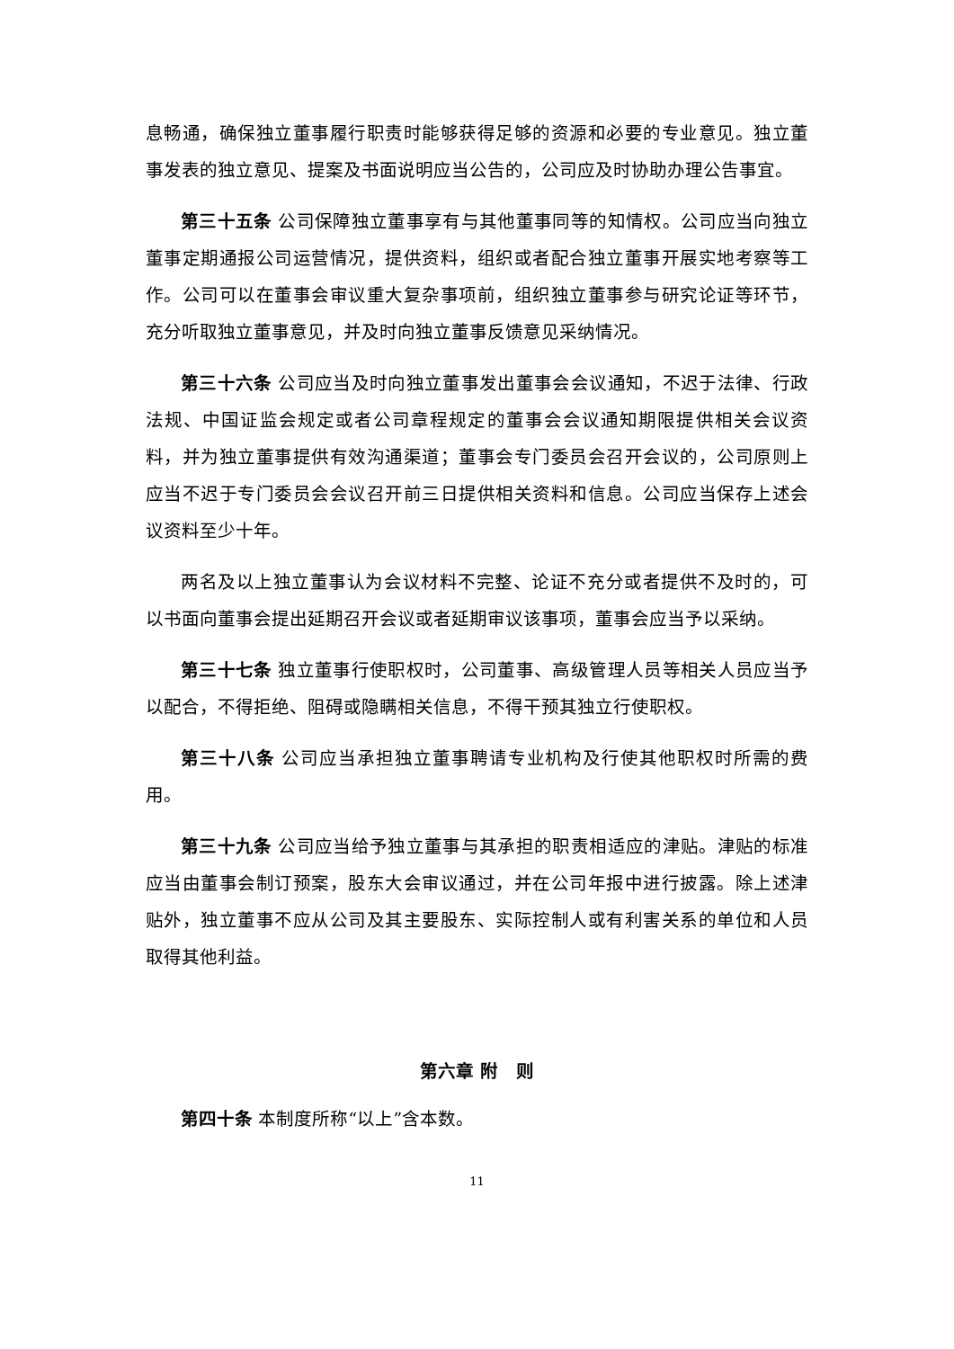息畅通，确保独立董事履行职责时能够获得足够的资源和必要的专业意见。独立董事发表的独立意见、提案及书面说明应当公告的，公司应及时协助办理公告事宜。
第三十五条 公司保障独立董事享有与其他董事同等的知情权。公司应当向独立董事定期通报公司运营情况，提供资料，组织或者配合独立董事开展实地考察等工作。公司可以在董事会审议重大复杂事项前，组织独立董事参与研究论证等环节，充分听取独立董事意见，并及时向独立董事反馈意见采纳情况。
第三十六条 公司应当及时向独立董事发出董事会会议通知，不迟于法律、行政法规、中国证监会规定或者公司章程规定的董事会会议通知期限提供相关会议资料，并为独立董事提供有效沟通渠道；董事会专门委员会召开会议的，公司原则上应当不迟于专门委员会会议召开前三日提供相关资料和信息。公司应当保存上述会议资料至少十年。
两名及以上独立董事认为会议材料不完整、论证不充分或者提供不及时的，可以书面向董事会提出延期召开会议或者延期审议该事项，董事会应当予以采纳。
第三十七条 独立董事行使职权时，公司董事、高级管理人员等相关人员应当予以配合，不得拒绝、阻碍或隐瞒相关信息，不得干预其独立行使职权。
第三十八条 公司应当承担独立董事聘请专业机构及行使其他职权时所需的费用。
第三十九条 公司应当给予独立董事与其承担的职责相适应的津贴。津贴的标准应当由董事会制订预案，股东大会审议通过，并在公司年报中进行披露。除上述津贴外，独立董事不应从公司及其主要股东、实际控制人或有利害关系的单位和人员取得其他利益。
第六章 附　则
第四十条 本制度所称“以上”含本数。
11